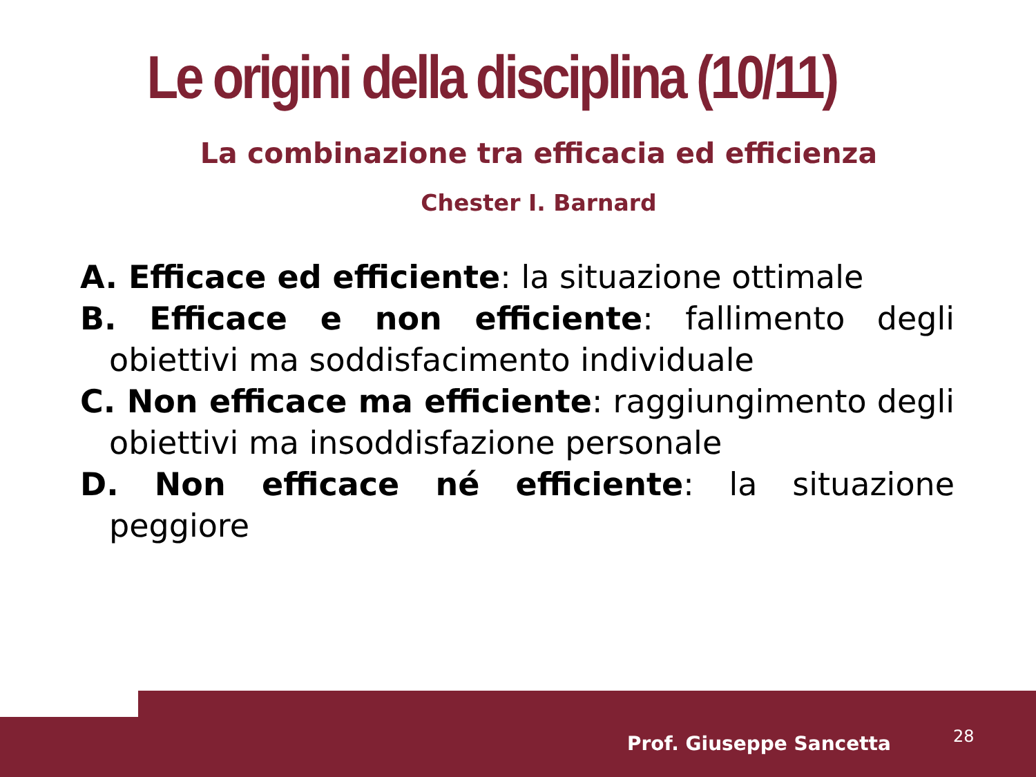Le origini della disciplina (10/11)
La combinazione tra efficacia ed efficienza
Chester I. Barnard
A. Efficace ed efficiente: la situazione ottimale
B. Efficace e non efficiente: fallimento degli obiettivi ma soddisfacimento individuale
C. Non efficace ma efficiente: raggiungimento degli obiettivi ma insoddisfazione personale
D. Non efficace né efficiente: la situazione peggiore
Prof. Giuseppe Sancetta 28